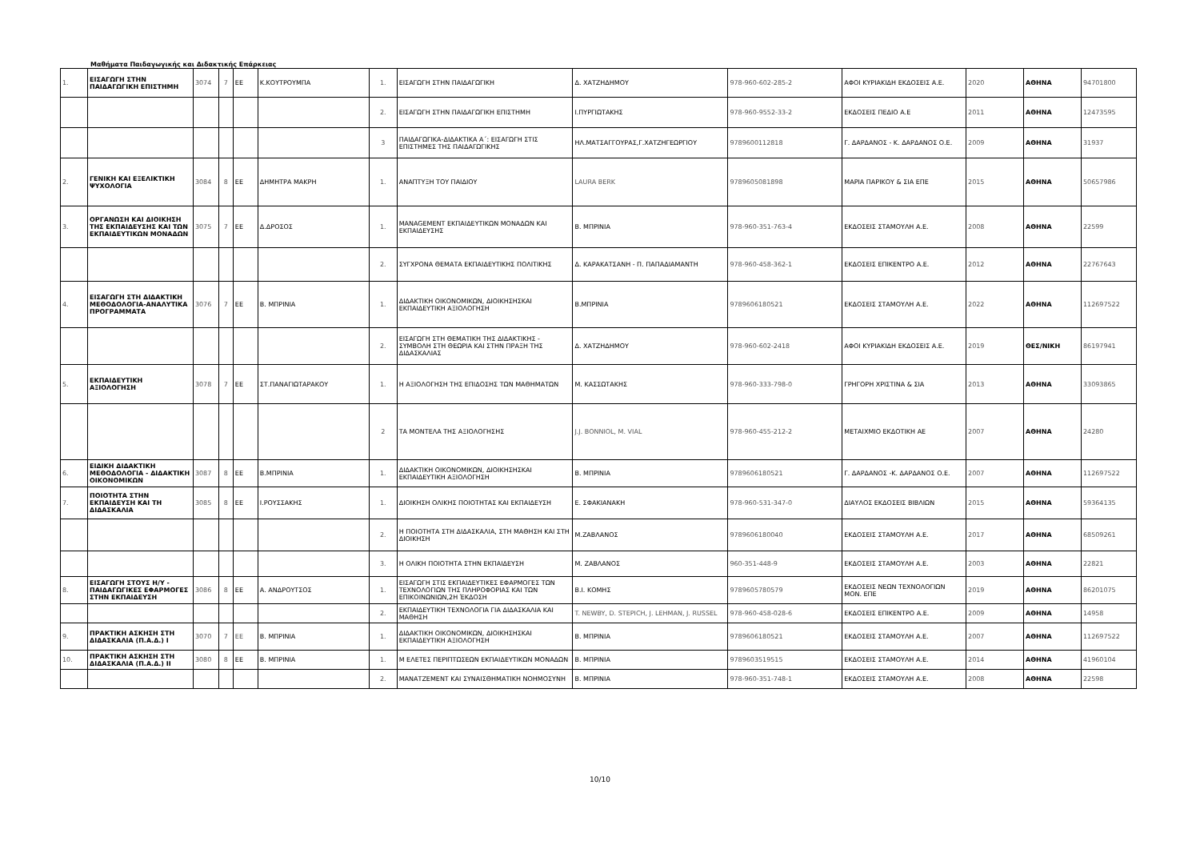Μαθήματα Παιδαγωγικής και Διδακτικής Επάρκειας
| 1. | ΕΙΣΑΓΩΓΗ ΣΤΗΝ ΠΑΙΔΑΓΩΓΙΚΗ ΕΠΙΣΤΗΜΗ | 3074 | 7 | ΕΕ | Κ.ΚΟΥΤΡΟΥΜΠΑ | 1. | ΕΙΣΑΓΩΓΗ ΣΤΗΝ ΠΑΙΔΑΓΩΓΙΚΗ | Δ. ΧΑΤΖΗΔΗΜΟΥ | 978-960-602-285-2 | ΑΦΟΙ ΚΥΡΙΑΚΙΔΗ ΕΚΔΟΣΕΙΣ Α.Ε. | 2020 | ΑΘΗΝΑ | 94701800 |
| | | | | | | 2. | ΕΙΣΑΓΩΓΗ ΣΤΗΝ ΠΑΙΔΑΓΩΓΙΚΗ ΕΠΙΣΤΗΜΗ | Ι.ΠΥΡΓΙΩΤΑΚΗΣ | 978-960-9552-33-2 | ΕΚΔΟΣΕΙΣ ΠΕΔΙΟ Α.Ε | 2011 | ΑΘΗΝΑ | 12473595 |
| | | | | | | 3 | ΠΑΙΔΑΓΩΓΙΚΑ-ΔΙΔΑΚΤΙΚΑ Α΄: ΕΙΣΑΓΩΓΗ ΣΤΙΣ ΕΠΙΣΤΗΜΕΣ ΤΗΣ ΠΑΙΔΑΓΩΓΙΚΗΣ | ΗΛ.ΜΑΤΣΑΓΓΟΥΡΑΣ,Γ.ΧΑΤΖΗΓΕΩΡΓΙΟΥ | 9789600112818 | Γ. ΔΑΡΔΑΝΟΣ - Κ. ΔΑΡΔΑΝΟΣ Ο.Ε. | 2009 | ΑΘΗΝΑ | 31937 |
| 2. | ΓΕΝΙΚΗ ΚΑΙ ΕΞΕΛΙΚΤΙΚΗ ΨΥΧΟΛΟΓΙΑ | 3084 | 8 | ΕΕ | ΔΗΜΗΤΡΑ ΜΑΚΡΗ | 1. | ΑΝΑΠΤΥΞΗ ΤΟΥ ΠΑΙΔΙΟΥ | LAURA BERK | 9789605081898 | ΜΑΡΙΑ ΠΑΡΙΚΟΥ & ΣΙΑ ΕΠΕ | 2015 | ΑΘΗΝΑ | 50657986 |
| 3. | ΟΡΓΑΝΩΣΗ ΚΑΙ ΔΙΟΙΚΗΣΗ ΤΗΣ ΕΚΠΑΙΔΕΥΣΗΣ ΚΑΙ ΤΩΝ ΕΚΠΑΙΔΕΥΤΙΚΩΝ ΜΟΝΑΔΩΝ | 3075 | 7 | ΕΕ | Δ.ΔΡΟΣΟΣ | 1. | MANAGEMENT ΕΚΠΑΙΔΕΥΤΙΚΩΝ ΜΟΝΑΔΩΝ ΚΑΙ ΕΚΠΑΙΔΕΥΣΗΣ | Β. ΜΠΡΙΝΙΑ | 978-960-351-763-4 | ΕΚΔΟΣΕΙΣ ΣΤΑΜΟΥΛΗ Α.Ε. | 2008 | ΑΘΗΝΑ | 22599 |
| | | | | | | 2. | ΣΥΓΧΡΟΝΑ ΘΕΜΑΤΑ ΕΚΠΑΙΔΕΥΤΙΚΗΣ ΠΟΛΙΤΙΚΗΣ | Δ. ΚΑΡΑΚΑΤΣΑΝΗ - Π. ΠΑΠΑΔΙΑΜΑΝΤΗ | 978-960-458-362-1 | ΕΚΔΟΣΕΙΣ ΕΠΙΚΕΝΤΡΟ Α.Ε. | 2012 | ΑΘΗΝΑ | 22767643 |
| 4. | ΕΙΣΑΓΩΓΗ ΣΤΗ ΔΙΔΑΚΤΙΚΗ ΜΕΘΟΔΟΛΟΓΙΑ-ΑΝΑΛΥΤΙΚΑ ΠΡΟΓΡΑΜΜΑΤΑ | 3076 | 7 | ΕΕ | Β. ΜΠΡΙΝΙΑ | 1. | ΔΙΔΑΚΤΙΚΗ ΟΙΚΟΝΟΜΙΚΩΝ, ΔΙΟΙΚΗΣΗΣΚΑΙ ΕΚΠΑΙΔΕΥΤΙΚΗ ΑΞΙΟΛΟΓΗΣΗ | Β.ΜΠΡΙΝΙΑ | 9789606180521 | ΕΚΔΟΣΕΙΣ ΣΤΑΜΟΥΛΗ Α.Ε. | 2022 | ΑΘΗΝΑ | 112697522 |
| | | | | | | 2. | ΕΙΣΑΓΩΓΗ ΣΤΗ ΘΕΜΑΤΙΚΗ ΤΗΣ ΔΙΔΑΚΤΙΚΗΣ - ΣΥΜΒΟΛΗ ΣΤΗ ΘΕΩΡΙΑ ΚΑΙ ΣΤΗΝ ΠΡΑΞΗ ΤΗΣ ΔΙΔΑΣΚΑΛΙΑΣ | Δ. ΧΑΤΖΗΔΗΜΟΥ | 978-960-602-2418 | ΑΦΟΙ ΚΥΡΙΑΚΙΔΗ ΕΚΔΟΣΕΙΣ Α.Ε. | 2019 | ΘΕΣ/ΝΙΚΗ | 86197941 |
| 5. | ΕΚΠΑΙΔΕΥΤΙΚΗ ΑΞΙΟΛΟΓΗΣΗ | 3078 | 7 | ΕΕ | ΣΤ.ΠΑΝΑΓΙΩΤΑΡΑΚΟΥ | 1. | Η ΑΞΙΟΛΟΓΗΣΗ ΤΗΣ ΕΠΙΔΟΣΗΣ ΤΩΝ ΜΑΘΗΜΑΤΩΝ | Μ. ΚΑΣΣΩΤΑΚΗΣ | 978-960-333-798-0 | ΓΡΗΓΟΡΗ ΧΡΙΣΤΙΝΑ & ΣΙΑ | 2013 | ΑΘΗΝΑ | 33093865 |
| | | | | | | 2 | ΤΑ ΜΟΝΤΕΛΑ ΤΗΣ ΑΞΙΟΛΟΓΗΣΗΣ | J.J. BONNIOL, M. VIAL | 978-960-455-212-2 | ΜΕΤΑΙΧΜΙΟ ΕΚΔΟΤΙΚΗ ΑΕ | 2007 | ΑΘΗΝΑ | 24280 |
| 6. | ΕΙΔΙΚΗ ΔΙΔΑΚΤΙΚΗ ΜΕΘΟΔΟΛΟΓΙΑ - ΔΙΔΑΚΤΙΚΗ ΟΙΚΟΝΟΜΙΚΩΝ | 3087 | 8 | ΕΕ | Β.ΜΠΡΙΝΙΑ | 1. | ΔΙΔΑΚΤΙΚΗ ΟΙΚΟΝΟΜΙΚΩΝ, ΔΙΟΙΚΗΣΗΣΚΑΙ ΕΚΠΑΙΔΕΥΤΙΚΗ ΑΞΙΟΛΟΓΗΣΗ | Β. ΜΠΡΙΝΙΑ | 9789606180521 | Γ. ΔΑΡΔΑΝΟΣ -Κ. ΔΑΡΔΑΝΟΣ Ο.Ε. | 2007 | ΑΘΗΝΑ | 112697522 |
| 7. | ΠΟΙΟΤΗΤΑ ΣΤΗΝ ΕΚΠΑΙΔΕΥΣΗ ΚΑΙ ΤΗ ΔΙΔΑΣΚΑΛΙΑ | 3085 | 8 | ΕΕ | Ι.ΡΟΥΣΣΑΚΗΣ | 1. | ΔΙΟΙΚΗΣΗ ΟΛΙΚΗΣ ΠΟΙΟΤΗΤΑΣ ΚΑΙ ΕΚΠΑΙΔΕΥΣΗ | Ε. ΣΦΑΚΙΑΝΑΚΗ | 978-960-531-347-0 | ΔΙΑΥΛΟΣ ΕΚΔΟΣΕΙΣ ΒΙΒΛΙΩΝ | 2015 | ΑΘΗΝΑ | 59364135 |
| | | | | | | 2. | Η ΠΟΙΟΤΗΤΑ ΣΤΗ ΔΙΔΑΣΚΑΛΙΑ, ΣΤΗ ΜΑΘΗΣΗ ΚΑΙ ΣΤΗ ΔΙΟΙΚΗΣΗ | Μ.ΖΑΒΛΑΝΟΣ | 9789606180040 | ΕΚΔΟΣΕΙΣ ΣΤΑΜΟΥΛΗ Α.Ε. | 2017 | ΑΘΗΝΑ | 68509261 |
| | | | | | | 3. | Η ΟΛΙΚΗ ΠΟΙΟΤΗΤΑ ΣΤΗΝ ΕΚΠΑΙΔΕΥΣΗ | Μ. ΖΑΒΛΑΝΟΣ | 960-351-448-9 | ΕΚΔΟΣΕΙΣ ΣΤΑΜΟΥΛΗ Α.Ε. | 2003 | ΑΘΗΝΑ | 22821 |
| 8. | ΕΙΣΑΓΩΓΗ ΣΤΟΥΣ Η/Υ - ΠΑΙΔΑΓΩΓΙΚΕΣ ΕΦΑΡΜΟΓΕΣ ΣΤΗΝ ΕΚΠΑΙΔΕΥΣΗ | 3086 | 8 | ΕΕ | Α. ΑΝΔΡΟΥΤΣΟΣ | 1. | ΕΙΣΑΓΩΓΗ ΣΤΙΣ ΕΚΠΑΙΔΕΥΤΙΚΕΣ ΕΦΑΡΜΟΓΕΣ ΤΩΝ ΤΕΧΝΟΛΟΓΙΩΝ ΤΗΣ ΠΛΗΡΟΦΟΡΙΑΣ ΚΑΙ ΤΩΝ ΕΠΙΚΟΙΝΩΝΙΩΝ,2Η ΈΚΔΟΣΗ | Β.Ι. ΚΟΜΗΣ | 9789605780579 | ΕΚΔΟΣΕΙΣ ΝΕΩΝ ΤΕΧΝΟΛΟΓΙΩΝ ΜΟΝ. ΕΠΕ | 2019 | ΑΘΗΝΑ | 86201075 |
| | | | | | | 2. | ΕΚΠΑΙΔΕΥΤΙΚΗ ΤΕΧΝΟΛΟΓΙΑ ΓΙΑ ΔΙΔΑΣΚΑΛΙΑ ΚΑΙ ΜΑΘΗΣΗ | T. NEWBY, D. STEPICH, J. LEHMAN, J. RUSSEL | 978-960-458-028-6 | ΕΚΔΟΣΕΙΣ ΕΠΙΚΕΝΤΡΟ Α.Ε. | 2009 | ΑΘΗΝΑ | 14958 |
| 9. | ΠΡΑΚΤΙΚΗ ΑΣΚΗΣΗ ΣΤΗ ΔΙΔΑΣΚΑΛΙΑ (Π.Α.Δ.) Ι | 3070 | 7 | ΕΕ | Β. ΜΠΡΙΝΙΑ | 1. | ΔΙΔΑΚΤΙΚΗ ΟΙΚΟΝΟΜΙΚΩΝ, ΔΙΟΙΚΗΣΗΣΚΑΙ ΕΚΠΑΙΔΕΥΤΙΚΗ ΑΞΙΟΛΟΓΗΣΗ | Β. ΜΠΡΙΝΙΑ | 9789606180521 | ΕΚΔΟΣΕΙΣ ΣΤΑΜΟΥΛΗ Α.Ε. | 2007 | ΑΘΗΝΑ | 112697522 |
| 10. | ΠΡΑΚΤΙΚΗ ΑΣΚΗΣΗ ΣΤΗ ΔΙΔΑΣΚΑΛΙΑ (Π.Α.Δ.) ΙΙ | 3080 | 8 | ΕΕ | Β. ΜΠΡΙΝΙΑ | 1. | Μ ΕΛΕΤΕΣ ΠΕΡΙΠΤΩΣΕΩΝ ΕΚΠΑΙΔΕΥΤΙΚΩΝ ΜΟΝΑΔΩΝ | Β. ΜΠΡΙΝΙΑ | 9789603519515 | ΕΚΔΟΣΕΙΣ ΣΤΑΜΟΥΛΗ Α.Ε. | 2014 | ΑΘΗΝΑ | 41960104 |
| | | | | | | 2. | ΜΑΝΑΤΖΕΜΕΝΤ ΚΑΙ ΣΥΝΑΙΣΘΗΜΑΤΙΚΗ ΝΟΗΜΟΣΥΝΗ | Β. ΜΠΡΙΝΙΑ | 978-960-351-748-1 | ΕΚΔΟΣΕΙΣ ΣΤΑΜΟΥΛΗ Α.Ε. | 2008 | ΑΘΗΝΑ | 22598 |
10/10